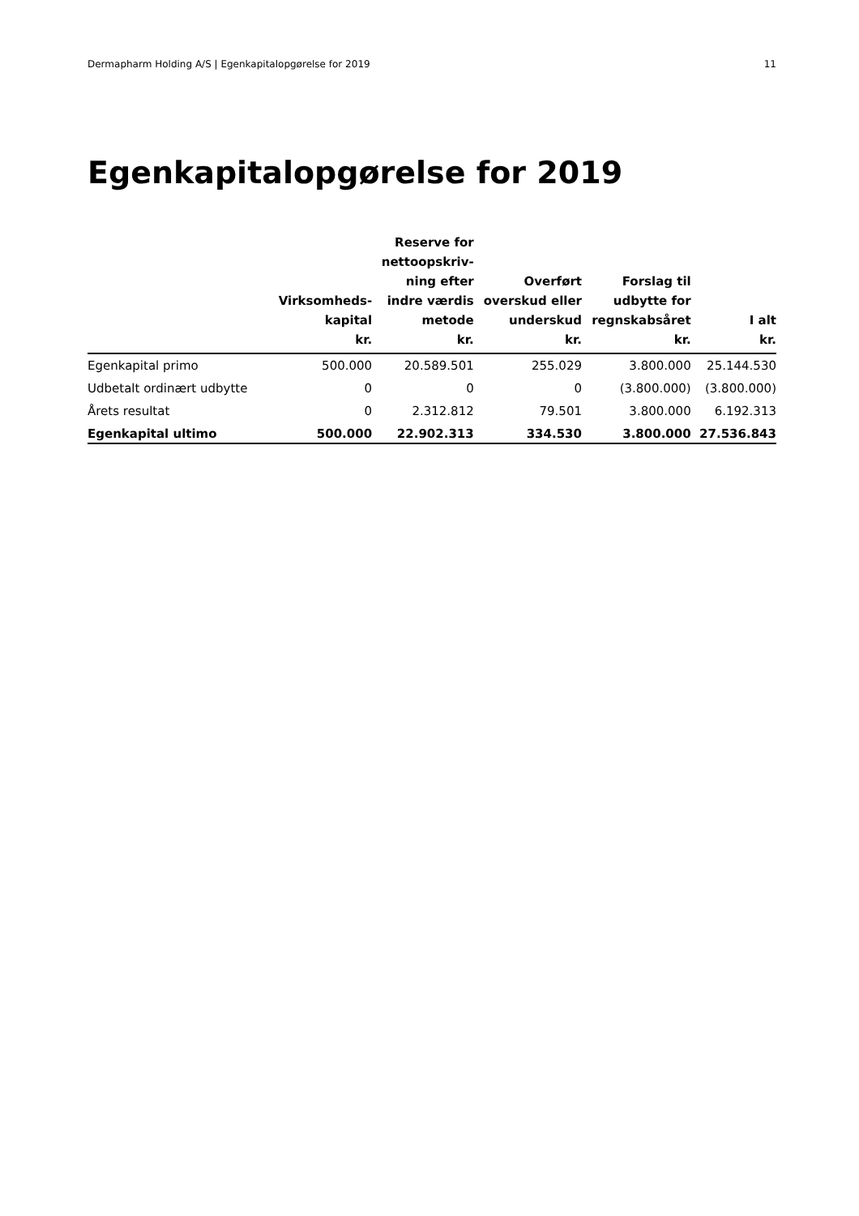Dermapharm Holding A/S | Egenkapitalopgørelse for 2019 11
Egenkapitalopgørelse for 2019
| | Virksomheds- kapital kr. | Reserve for nettoopskriv- ning efter indre værdis metode kr. | Overført overskud eller underskud kr. | Forslag til udbytte for regnskabsåret kr. | I alt kr. |
| --- | --- | --- | --- | --- | --- |
| Egenkapital primo | 500.000 | 20.589.501 | 255.029 | 3.800.000 | 25.144.530 |
| Udbetalt ordinært udbytte | 0 | 0 | 0 | (3.800.000) | (3.800.000) |
| Årets resultat | 0 | 2.312.812 | 79.501 | 3.800.000 | 6.192.313 |
| Egenkapital ultimo | 500.000 | 22.902.313 | 334.530 | 3.800.000 | 27.536.843 |